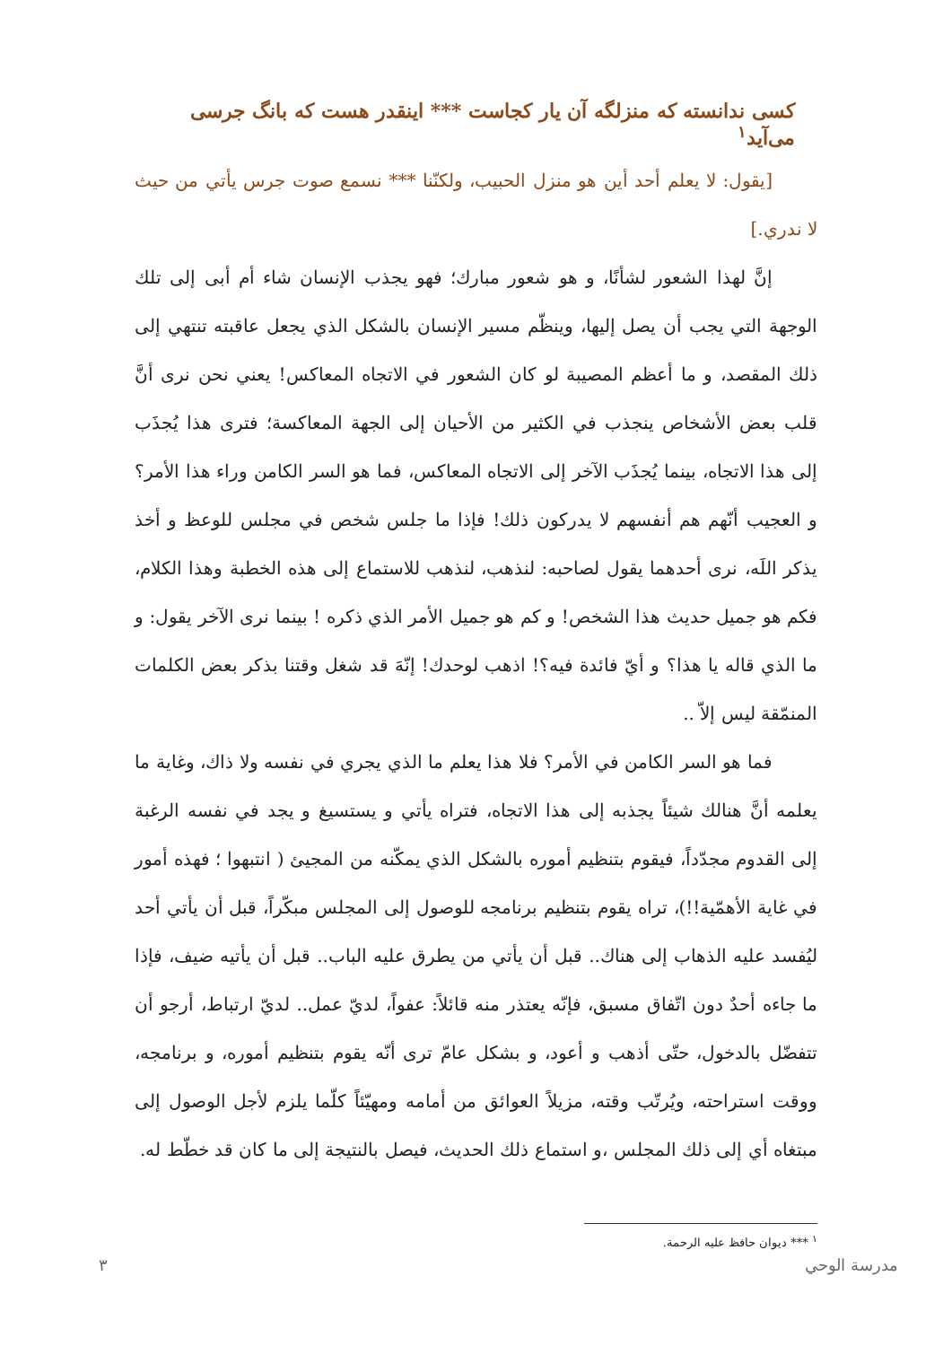کسی ندانسته که منزلگه آن یار کجاست *** اینقدر هست که بانگ جرسی می‌آید<sup>١</sup>
[يقول: لا يعلم أحد أين هو منزل الحبيب، ولكنّنا *** نسمع صوت جرس يأتي من حيث لا ندري.]
إنَّ لهذا الشعور لشأنًا، و هو شعور مبارك؛ فهو يجذب الإنسان شاء أم أبى إلى تلك الوجهة التي يجب أن يصل إليها، وينظّم مسير الإنسان بالشكل الذي يجعل عاقبته تنتهي إلى ذلك المقصد، و ما أعظم المصيبة لو كان الشعور في الاتجاه المعاكس! يعني نحن نرى أنَّ قلب بعض الأشخاص ينجذب في الكثير من الأحيان إلى الجهة المعاكسة؛ فترى هذا يُجذَب إلى هذا الاتجاه، بينما يُجذَب الآخر إلى الاتجاه المعاكس، فما هو السر الكامن وراء هذا الأمر؟ و العجيب أنّهم هم أنفسهم لا يدركون ذلك! فإذا ما جلس شخص في مجلس للوعظ و أخذ يذكر اللَه، نرى أحدهما يقول لصاحبه: لنذهب، لنذهب للاستماع إلى هذه الخطبة وهذا الكلام، فكم هو جميل حديث هذا الشخص! و كم هو جميل الأمر الذي ذكره ! بينما نرى الآخر يقول: و ما الذي قاله يا هذا؟ و أيّ فائدة فيه؟! اذهب لوحدك! إنّهَ قد شغل وقتنا بذكر بعض الكلمات المنمّقة ليس إلاّ ..
فما هو السر الكامن في الأمر؟ فلا هذا يعلم ما الذي يجري في نفسه ولا ذاك، وغاية ما يعلمه أنَّ هنالك شيئاً يجذبه إلى هذا الاتجاه، فتراه يأتي و يستسيغ و يجد في نفسه الرغبة إلى القدوم مجدّداً، فيقوم بتنظيم أموره بالشكل الذي يمكّنه من المجيئ ( انتبهوا ؛ فهذه أمور في غاية الأهمّية!!)، تراه يقوم بتنظيم برنامجه للوصول إلى المجلس مبكّراً، قبل أن يأتي أحد ليُفسد عليه الذهاب إلى هناك.. قبل أن يأتي من يطرق عليه الباب.. قبل أن يأتيه ضيف، فإذا ما جاءه أحدٌ دون اتّفاق مسبق، فإنّه يعتذر منه قائلاً: عفواً، لديّ عمل.. لديّ ارتباط، أرجو أن تتفضّل بالدخول، حتّى أذهب و أعود، و بشكل عامّ ترى أنّه يقوم بتنظيم أموره، و برنامجه، ووقت استراحته، ويُرتّب وقته، مزيلاً العوائق من أمامه ومهيّئاً كلّما يلزم لأجل الوصول إلى مبتغاه أي إلى ذلك المجلس ،و استماع ذلك الحديث، فيصل بالنتيجة إلى ما كان قد خطّط له.
<sup>١</sup> *** ديوان حافظ عليه الرحمة.
٣ مدرسة الوحي